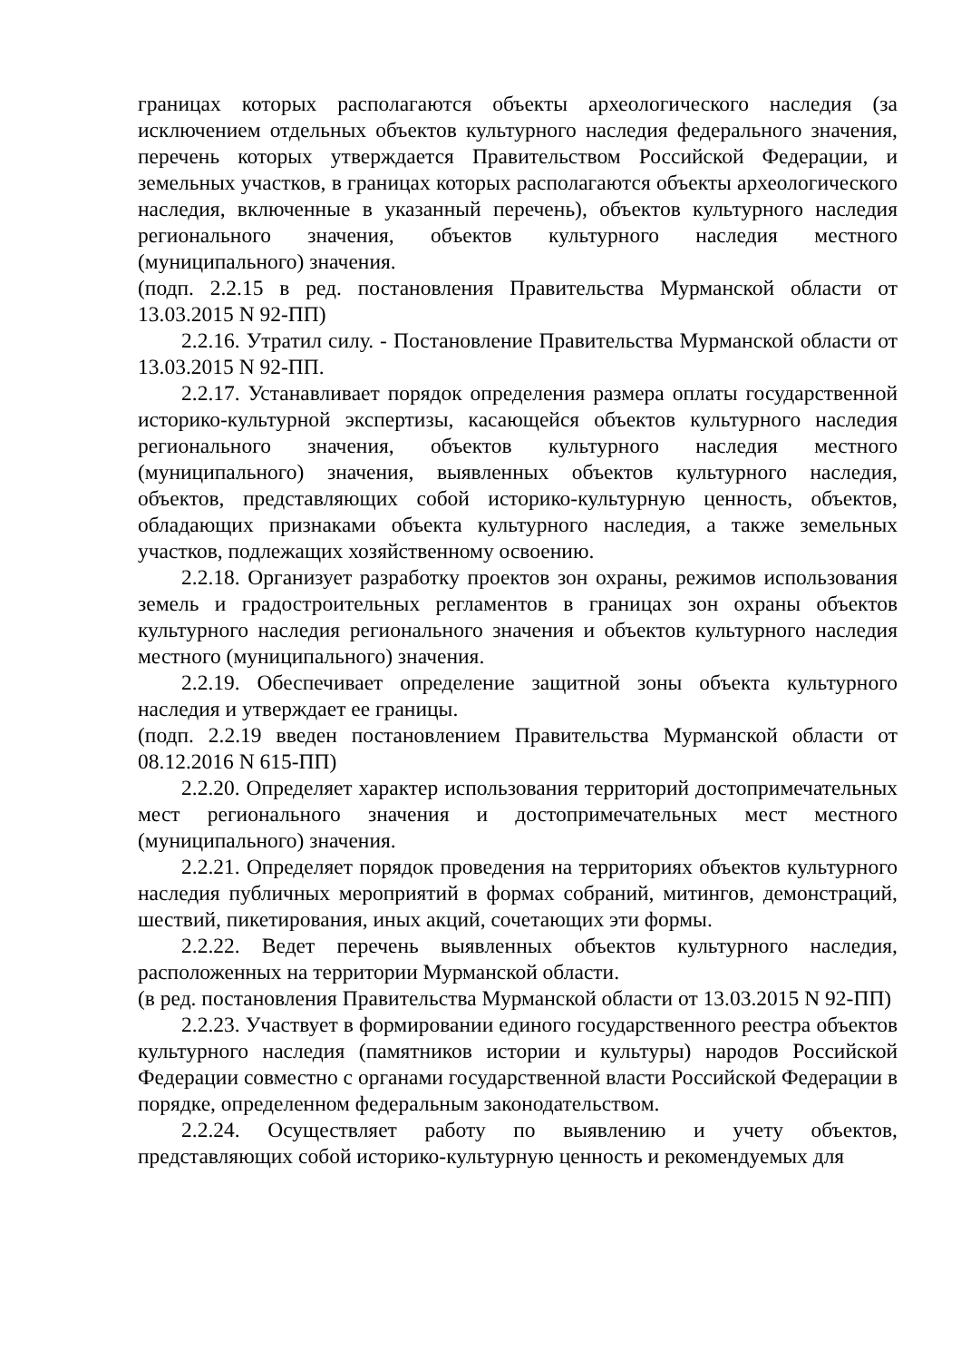границах которых располагаются объекты археологического наследия (за исключением отдельных объектов культурного наследия федерального значения, перечень которых утверждается Правительством Российской Федерации, и земельных участков, в границах которых располагаются объекты археологического наследия, включенные в указанный перечень), объектов культурного наследия регионального значения, объектов культурного наследия местного (муниципального) значения.
(подп. 2.2.15 в ред. постановления Правительства Мурманской области от 13.03.2015 N 92-ПП)
2.2.16. Утратил силу. - Постановление Правительства Мурманской области от 13.03.2015 N 92-ПП.
2.2.17. Устанавливает порядок определения размера оплаты государственной историко-культурной экспертизы, касающейся объектов культурного наследия регионального значения, объектов культурного наследия местного (муниципального) значения, выявленных объектов культурного наследия, объектов, представляющих собой историко-культурную ценность, объектов, обладающих признаками объекта культурного наследия, а также земельных участков, подлежащих хозяйственному освоению.
2.2.18. Организует разработку проектов зон охраны, режимов использования земель и градостроительных регламентов в границах зон охраны объектов культурного наследия регионального значения и объектов культурного наследия местного (муниципального) значения.
2.2.19. Обеспечивает определение защитной зоны объекта культурного наследия и утверждает ее границы.
(подп. 2.2.19 введен постановлением Правительства Мурманской области от 08.12.2016 N 615-ПП)
2.2.20. Определяет характер использования территорий достопримечательных мест регионального значения и достопримечательных мест местного (муниципального) значения.
2.2.21. Определяет порядок проведения на территориях объектов культурного наследия публичных мероприятий в формах собраний, митингов, демонстраций, шествий, пикетирования, иных акций, сочетающих эти формы.
2.2.22. Ведет перечень выявленных объектов культурного наследия, расположенных на территории Мурманской области.
(в ред. постановления Правительства Мурманской области от 13.03.2015 N 92-ПП)
2.2.23. Участвует в формировании единого государственного реестра объектов культурного наследия (памятников истории и культуры) народов Российской Федерации совместно с органами государственной власти Российской Федерации в порядке, определенном федеральным законодательством.
2.2.24. Осуществляет работу по выявлению и учету объектов, представляющих собой историко-культурную ценность и рекомендуемых для